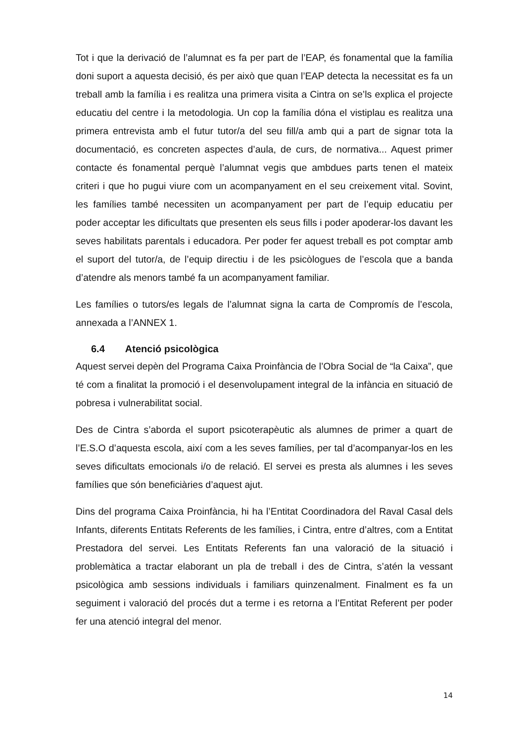Tot i que la derivació de l’alumnat es fa per part de l’EAP, és fonamental que la família doni suport a aquesta decisió, és per això que quan l’EAP detecta la necessitat es fa un treball amb la família i es realitza una primera visita a Cintra on se’ls explica el projecte educatiu del centre i la metodologia. Un cop la família dóna el vistiplau es realitza una primera entrevista amb el futur tutor/a del seu fill/a amb qui a part de signar tota la documentació, es concreten aspectes d’aula, de curs, de normativa... Aquest primer contacte és fonamental perquè l’alumnat vegis que ambdues parts tenen el mateix criteri i que ho pugui viure com un acompanyament en el seu creixement vital. Sovint, les famílies també necessiten un acompanyament per part de l’equip educatiu per poder acceptar les dificultats que presenten els seus fills i poder apoderar-los davant les seves habilitats parentals i educadora. Per poder fer aquest treball es pot comptar amb el suport del tutor/a, de l’equip directiu i de les psicòlogues de l’escola que a banda d’atendre als menors també fa un acompanyament familiar.
Les famílies o tutors/es legals de l’alumnat signa la carta de Compromís de l’escola, annexada a l’ANNEX 1.
6.4 Atenció psicològica
Aquest servei depèn del Programa Caixa Proinfància de l’Obra Social de “la Caixa”, que té com a finalitat la promoció i el desenvolupament integral de la infància en situació de pobresa i vulnerabilitat social.
Des de Cintra s’aborda el suport psicoterapèutic als alumnes de primer a quart de l’E.S.O d’aquesta escola, així com a les seves famílies, per tal d’acompanyar-los en les seves dificultats emocionals i/o de relació. El servei es presta als alumnes i les seves famílies que són beneficiàries d’aquest ajut.
Dins del programa Caixa Proinfància, hi ha l’Entitat Coordinadora del Raval Casal dels Infants, diferents Entitats Referents de les famílies, i Cintra, entre d’altres, com a Entitat Prestadora del servei. Les Entitats Referents fan una valoració de la situació i problemàtica a tractar elaborant un pla de treball i des de Cintra, s’atén la vessant psicològica amb sessions individuals i familiars quinzenalment. Finalment es fa un seguiment i valoració del procés dut a terme i es retorna a l’Entitat Referent per poder fer una atenció integral del menor.
14